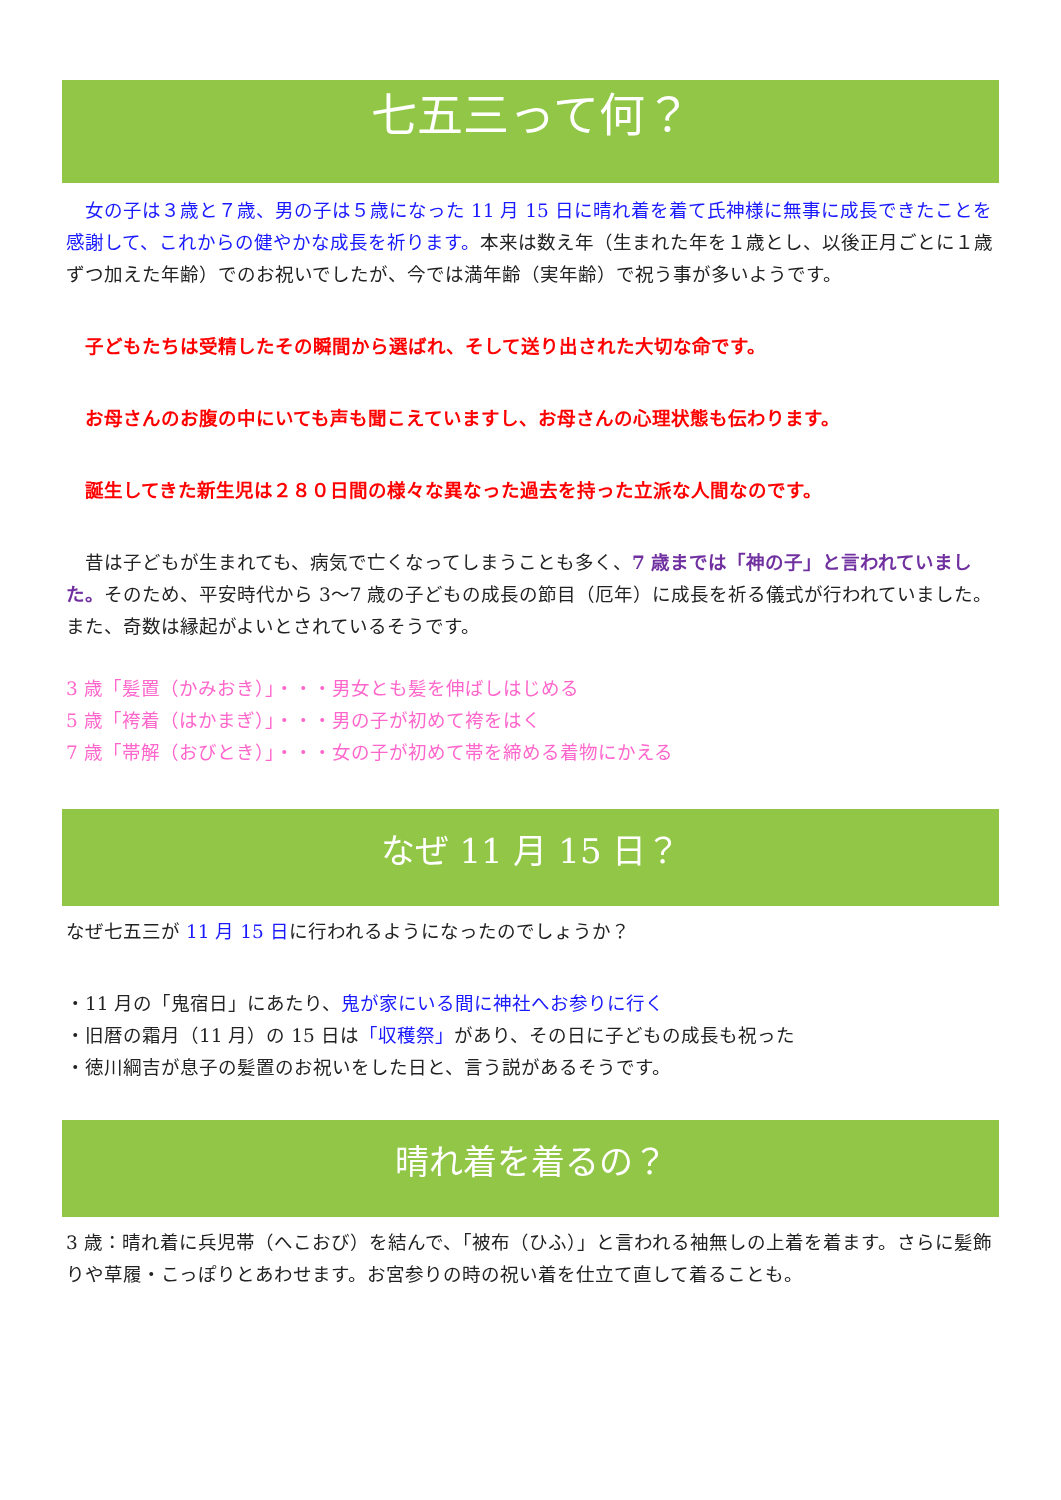七五三って何？
　女の子は３歳と７歳、男の子は５歳になった 11 月 15 日に晴れ着を着て氏神様に無事に成長できたことを感謝して、これからの健やかな成長を祈ります。本来は数え年（生まれた年を１歳とし、以後正月ごとに１歳ずつ加えた年齢）でのお祝いでしたが、今では満年齢（実年齢）で祝う事が多いようです。
　子どもたちは受精したその瞬間から選ばれ、そして送り出された大切な命です。
　お母さんのお腹の中にいても声も聞こえていますし、お母さんの心理状態も伝わります。
　誕生してきた新生児は２８０日間の様々な異なった過去を持った立派な人間なのです。
　昔は子どもが生まれても、病気で亡くなってしまうことも多く、7 歳までは「神の子」と言われていました。そのため、平安時代から 3〜7 歳の子どもの成長の節目（厄年）に成長を祈る儀式が行われていました。また、奇数は縁起がよいとされているそうです。
3 歳「髪置（かみおき）」・・・男女とも髪を伸ばしはじめる
5 歳「袴着（はかまぎ）」・・・男の子が初めて袴をはく
7 歳「帯解（おびとき）」・・・女の子が初めて帯を締める着物にかえる
なぜ 11 月 15 日？
なぜ七五三が 11 月 15 日に行われるようになったのでしょうか？
・11 月の「鬼宿日」にあたり、鬼が家にいる間に神社へお参りに行く
・旧暦の霜月（11 月）の 15 日は「収穫祭」があり、その日に子どもの成長も祝った
・徳川綱吉が息子の髪置のお祝いをした日と、言う説があるそうです。
晴れ着を着るの？
3 歳：晴れ着に兵児帯（へこおび）を結んで、「被布（ひふ）」と言われる袖無しの上着を着ます。さらに髪飾りや草履・こっぽりとあわせます。お宮参りの時の祝い着を仕立て直して着ることも。